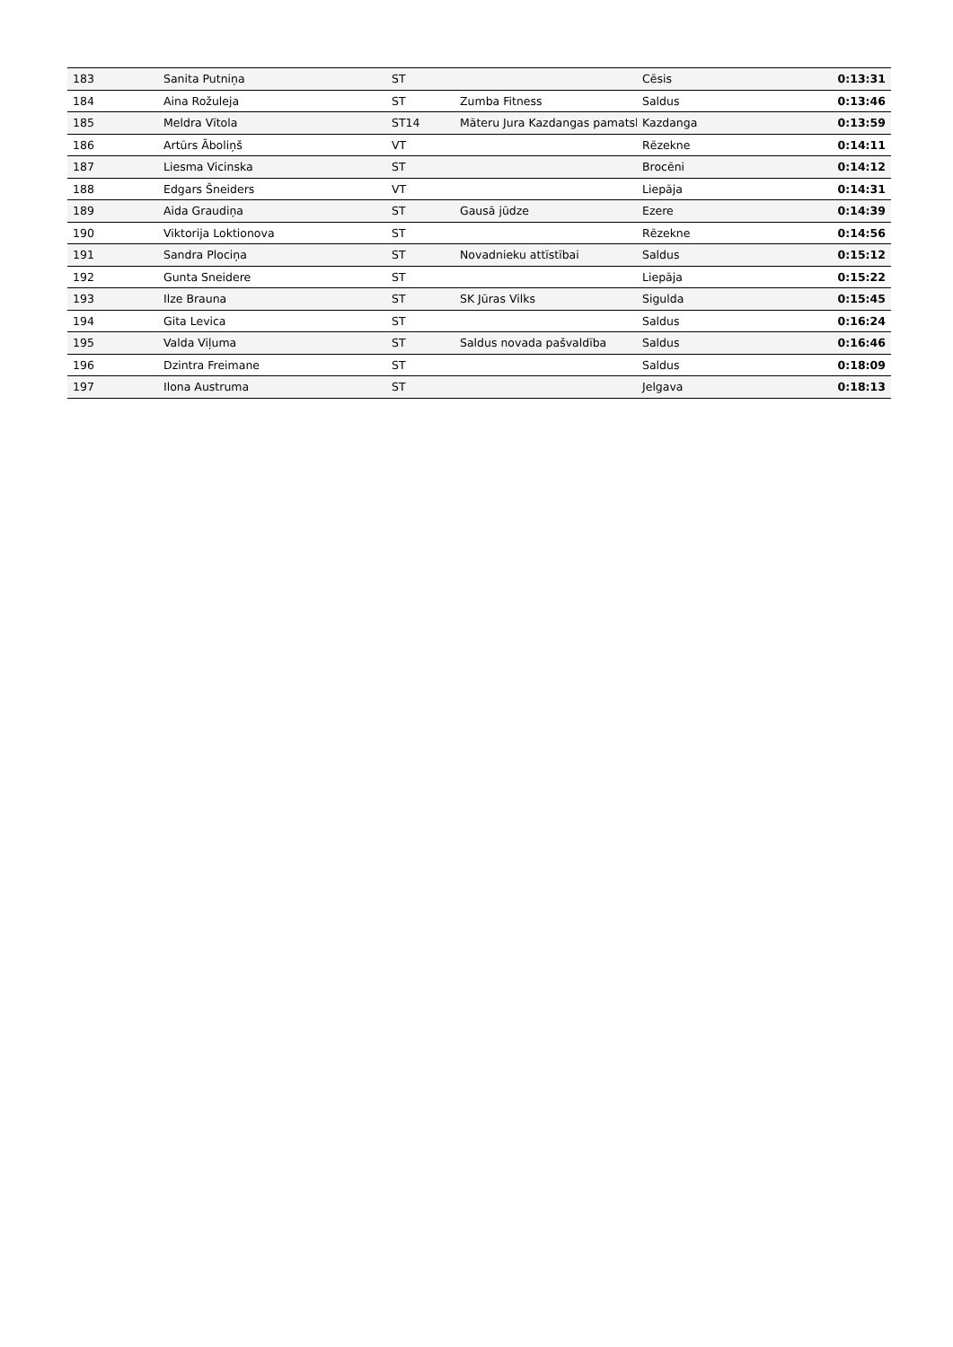| 183 | Sanita Putniņa | ST | | Cēsis | 0:13:31 |
| 184 | Aina Rožuleja | ST | Zumba Fitness | Saldus | 0:13:46 |
| 185 | Meldra Vītola | ST14 | Māteru Jura Kazdangas pamatsk | Kazdanga | 0:13:59 |
| 186 | Artūrs Āboliņš | VT | | Rēzekne | 0:14:11 |
| 187 | Liesma Vicinska | ST | | Brocēni | 0:14:12 |
| 188 | Edgars Šneiders | VT | | Liepāja | 0:14:31 |
| 189 | Aida Graudiņa | ST | Gausā jūdze | Ezere | 0:14:39 |
| 190 | Viktorija Loktionova | ST | | Rēzekne | 0:14:56 |
| 191 | Sandra Plociņa | ST | Novadnieku attīstībai | Saldus | 0:15:12 |
| 192 | Gunta Sneidere | ST | | Liepāja | 0:15:22 |
| 193 | Ilze Brauna | ST | SK Jūras Vilks | Sigulda | 0:15:45 |
| 194 | Gita Levica | ST | | Saldus | 0:16:24 |
| 195 | Valda Viļuma | ST | Saldus novada pašvaldība | Saldus | 0:16:46 |
| 196 | Dzintra Freimane | ST | | Saldus | 0:18:09 |
| 197 | Ilona Austruma | ST | | Jelgava | 0:18:13 |